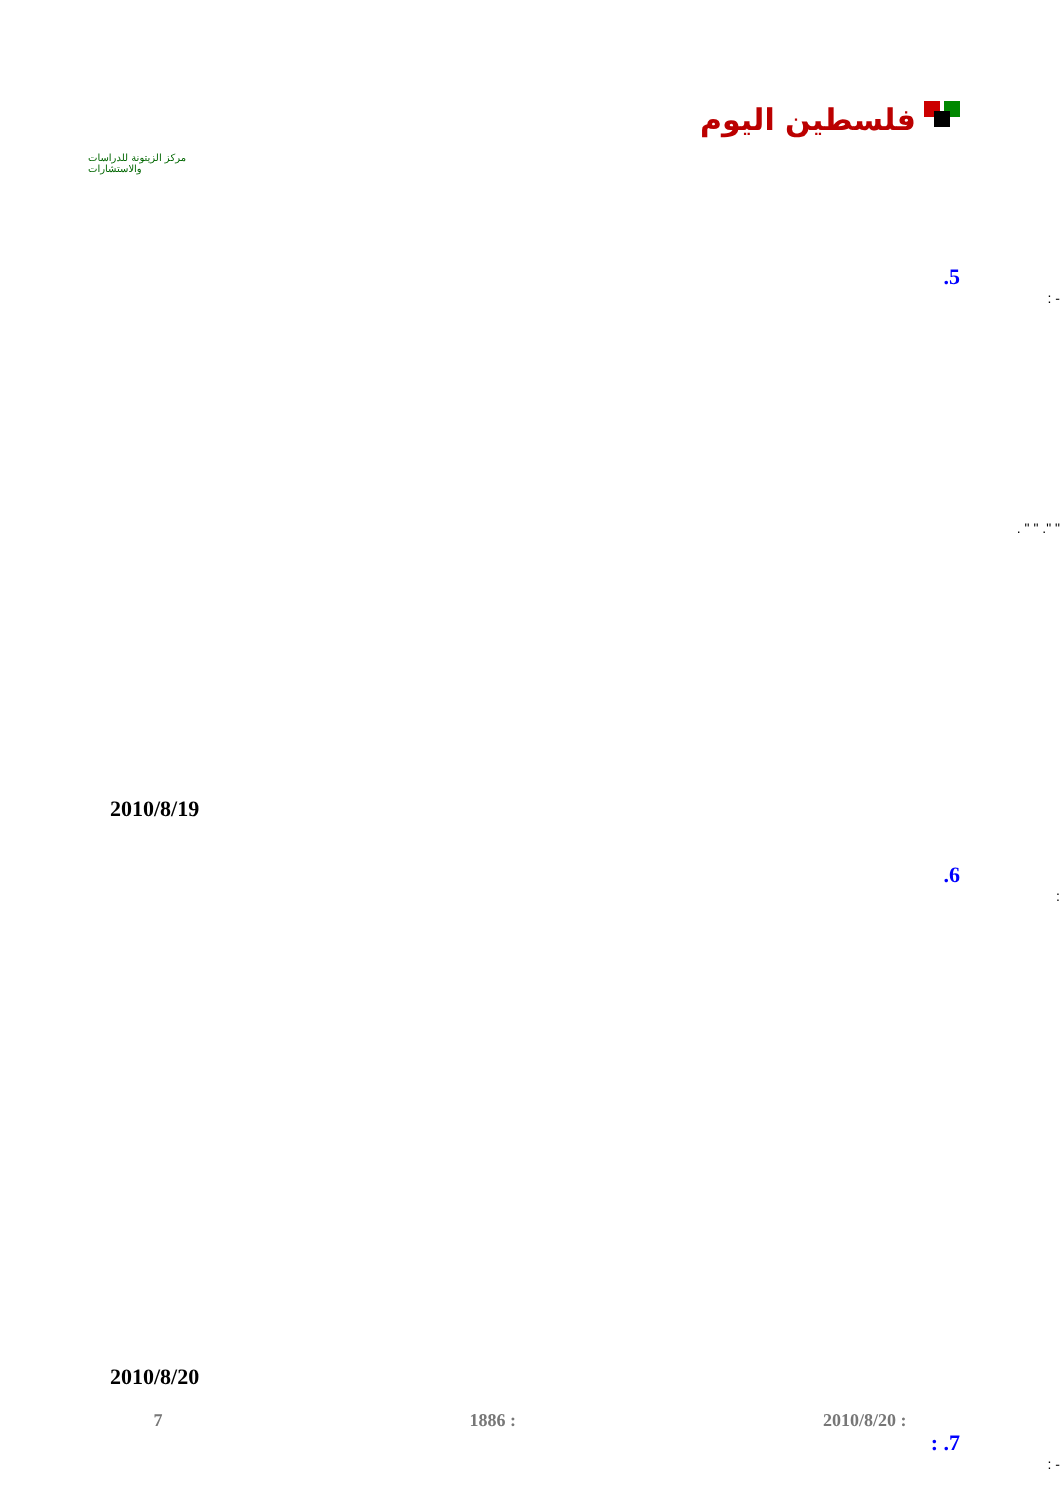مركز الزيتونة للدراسات والاستشارات
فلسطين اليوم
.5
: -
. " " ." "
2010/8/19
.6
:
2010/8/20
: .7
: -
7 1886 : 2010/8/20 :